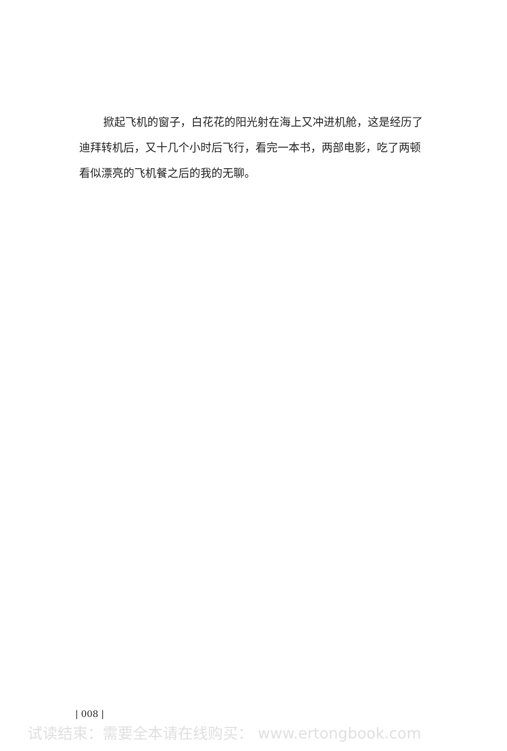掀起飞机的窗子，白花花的阳光射在海上又冲进机舱，这是经历了迪拜转机后，又十几个小时后飞行，看完一本书，两部电影，吃了两顿看似漂亮的飞机餐之后的我的无聊。
| 008 |
试读结束：需要全本请在线购买： www.ertongbook.com